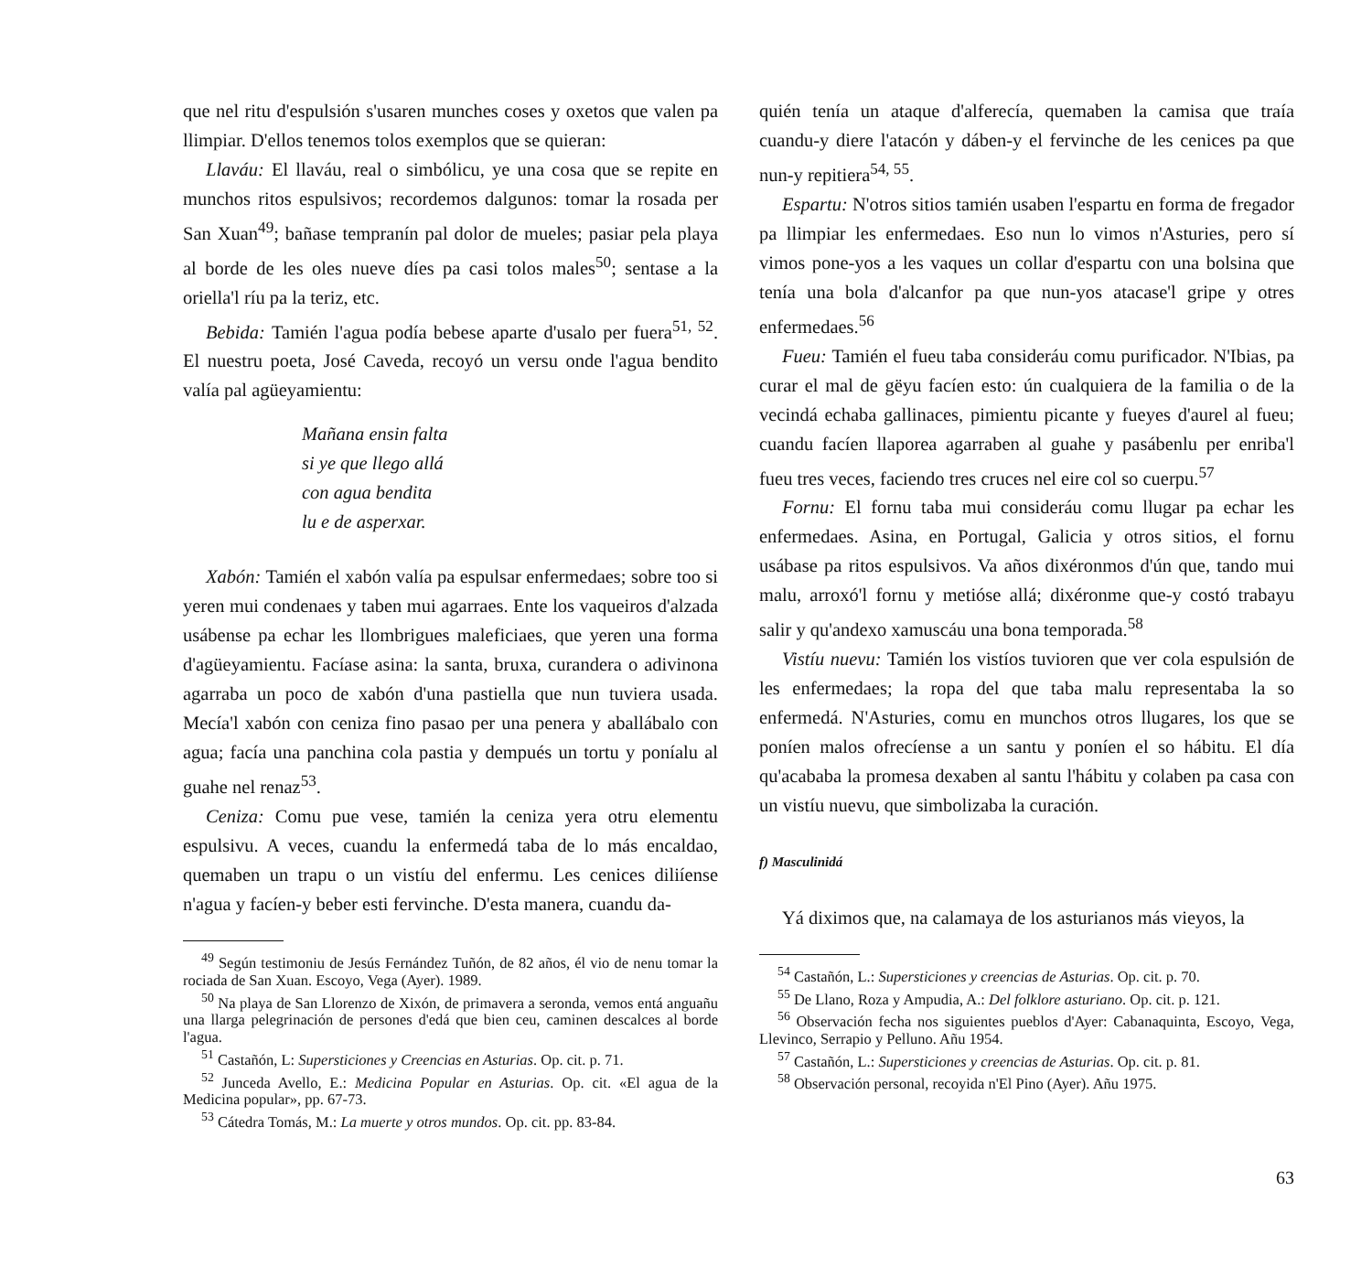que nel ritu d'espulsión s'usaren munches coses y oxetos que valen pa llimpiar. D'ellos tenemos tolos exemplos que se quieran:
Llaváu: El llaváu, real o simbólicu, ye una cosa que se repite en munchos ritos espulsivos; recordemos dalgunos: tomar la rosada per San Xuan<sup>49</sup>; bañase tempranín pal dolor de mueles; pasiar pela playa al borde de les oles nueve díes pa casi tolos males<sup>50</sup>; sentase a la oriella'l ríu pa la teriz, etc.
Bebida: Tamién l'agua podía bebese aparte d'usalo per fuera<sup>51, 52</sup>. El nuestru poeta, José Caveda, recoyó un versu onde l'agua bendito valía pal agüeyamientu:
Mañana ensin falta
si ye que llego allá
con agua bendita
lu e de asperxar.
Xabón: Tamién el xabón valía pa espulsar enfermedaes; sobre too si yeren mui condenaes y taben mui agarraes. Ente los vaqueiros d'alzada usábense pa echar les llombrigues maleficiaes, que yeren una forma d'agüeyamientu. Facíase asina: la santa, bruxa, curandera o adivinona agarraba un poco de xabón d'una pastiella que nun tuviera usada. Mecía'l xabón con ceniza fino pasao per una penera y aballábalo con agua; facía una panchina cola pastia y dempués un tortu y poníalu al guahe nel renaz<sup>53</sup>.
Ceniza: Comu pue vese, tamién la ceniza yera otru elementu espulsivu. A veces, cuandu la enfermedá taba de lo más encaldao, quemaben un trapu o un vistíu del enfermu. Les cenices diliíense n'agua y facíen-y beber esti fervinche. D'esta manera, cuandu da-
<sup>49</sup> Según testimoniu de Jesús Fernández Tuñón, de 82 años, él vio de nenu tomar la rociada de San Xuan. Escoyo, Vega (Ayer). 1989.
<sup>50</sup> Na playa de San Llorenzo de Xixón, de primavera a seronda, vemos entá anguañu una llarga pelegrinación de persones d'edá que bien ceu, caminen descalces al borde l'agua.
<sup>51</sup> Castañón, L: Supersticiones y Creencias en Asturias. Op. cit. p. 71.
<sup>52</sup> Junceda Avello, E.: Medicina Popular en Asturias. Op. cit. «El agua de la Medicina popular», pp. 67-73.
<sup>53</sup> Cátedra Tomás, M.: La muerte y otros mundos. Op. cit. pp. 83-84.
quién tenía un ataque d'alferecía, quemaben la camisa que traía cuandu-y diere l'atacón y dáben-y el fervinche de les cenices pa que nun-y repitiera<sup>54, 55</sup>.
Espartu: N'otros sitios tamién usaben l'espartu en forma de fregador pa llimpiar les enfermedaes. Eso nun lo vimos n'Asturies, pero sí vimos pone-yos a les vaques un collar d'espartu con una bolsina que tenía una bola d'alcanfor pa que nun-yos atacase'l gripe y otres enfermedaes.<sup>56</sup>
Fueu: Tamién el fueu taba consideráu comu purificador. N'Ibias, pa curar el mal de gëyu facíen esto: ún cualquiera de la familia o de la vecindá echaba gallinaces, pimientu picante y fueyes d'aurel al fueu; cuandu facíen llaporea agarraben al guahe y pasábenlu per enriba'l fueu tres veces, faciendo tres cruces nel eire col so cuerpu.<sup>57</sup>
Fornu: El fornu taba mui consideráu comu llugar pa echar les enfermedaes. Asina, en Portugal, Galicia y otros sitios, el fornu usábase pa ritos espulsivos. Va años dixéronmos d'ún que, tando mui malu, arroxó'l fornu y metióse allá; dixéronme que-y costó trabayu salir y qu'andexo xamuscáu una bona temporada.<sup>58</sup>
Vistíu nuevu: Tamién los vistíos tuvioren que ver cola espulsión de les enfermedaes; la ropa del que taba malu representaba la so enfermedá. N'Asturies, comu en munchos otros llugares, los que se poníen malos ofrecíense a un santu y poníen el so hábitu. El día qu'acababa la promesa dexaben al santu l'hábitu y colaben pa casa con un vistíu nuevu, que simbolizaba la curación.
f) Masculinidá
Yá diximos que, na calamaya de los asturianos más vieyos, la
<sup>54</sup> Castañón, L.: Supersticiones y creencias de Asturias. Op. cit. p. 70.
<sup>55</sup> De Llano, Roza y Ampudia, A.: Del folklore asturiano. Op. cit. p. 121.
<sup>56</sup> Observación fecha nos siguientes pueblos d'Ayer: Cabanaquinta, Escoyo, Vega, Llevinco, Serrapio y Pelluno. Añu 1954.
<sup>57</sup> Castañón, L.: Supersticiones y creencias de Asturias. Op. cit. p. 81.
<sup>58</sup> Observación personal, recoyida n'El Pino (Ayer). Añu 1975.
63